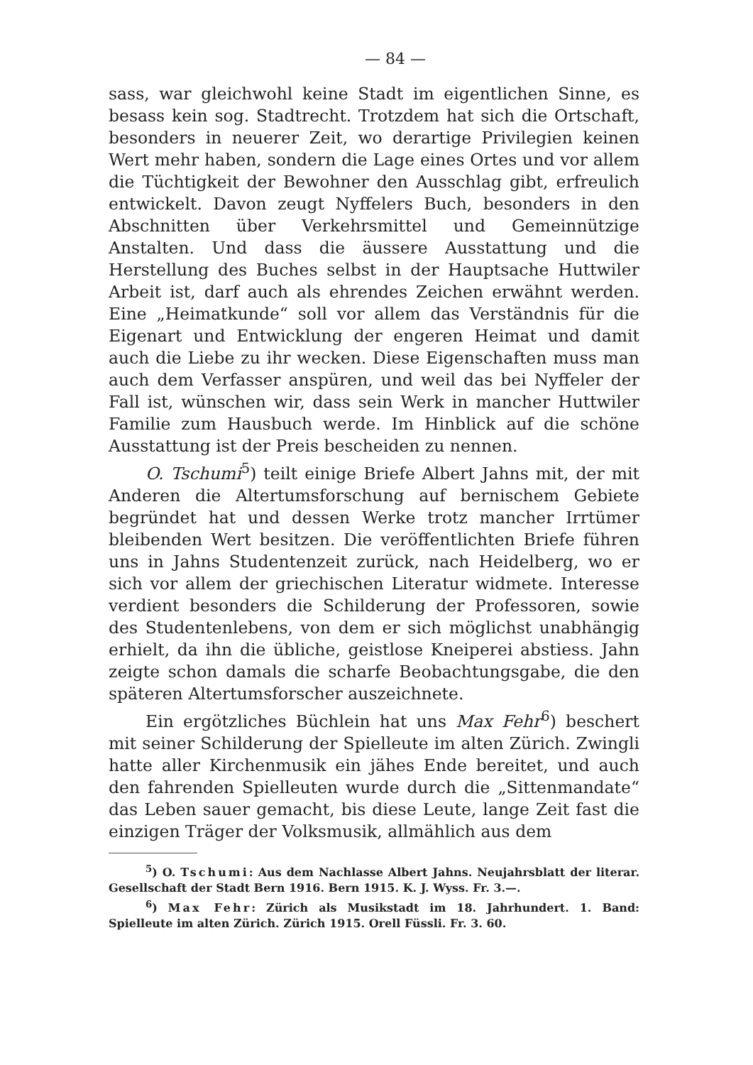— 84 —
sass, war gleichwohl keine Stadt im eigentlichen Sinne, es besass kein sog. Stadtrecht. Trotzdem hat sich die Ortschaft, besonders in neuerer Zeit, wo derartige Privilegien keinen Wert mehr haben, sondern die Lage eines Ortes und vor allem die Tüchtigkeit der Bewohner den Ausschlag gibt, erfreulich entwickelt. Davon zeugt Nyffelers Buch, besonders in den Abschnitten über Verkehrsmittel und Gemeinnützige Anstalten. Und dass die äussere Ausstattung und die Herstellung des Buches selbst in der Hauptsache Huttwiler Arbeit ist, darf auch als ehrendes Zeichen erwähnt werden. Eine „Heimatkunde“ soll vor allem das Verständnis für die Eigenart und Entwicklung der engeren Heimat und damit auch die Liebe zu ihr wecken. Diese Eigenschaften muss man auch dem Verfasser anspüren, und weil das bei Nyffeler der Fall ist, wünschen wir, dass sein Werk in mancher Huttwiler Familie zum Hausbuch werde. Im Hinblick auf die schöne Ausstattung ist der Preis bescheiden zu nennen.
O. Tschumi<sup>5</sup>) teilt einige Briefe Albert Jahns mit, der mit Anderen die Altertumsforschung auf bernischem Gebiete begründet hat und dessen Werke trotz mancher Irrtümer bleibenden Wert besitzen. Die veröffentlichten Briefe führen uns in Jahns Studentenzeit zurück, nach Heidelberg, wo er sich vor allem der griechischen Literatur widmete. Interesse verdient besonders die Schilderung der Professoren, sowie des Studentenlebens, von dem er sich möglichst unabhängig erhielt, da ihn die übliche, geistlose Kneiperei abstiess. Jahn zeigte schon damals die scharfe Beobachtungsgabe, die den späteren Altertumsforscher auszeichnete.
Ein ergötzliches Büchlein hat uns Max Fehr<sup>6</sup>) beschert mit seiner Schilderung der Spielleute im alten Zürich. Zwingli hatte aller Kirchenmusik ein jähes Ende bereitet, und auch den fahrenden Spielleuten wurde durch die „Sittenmandate“ das Leben sauer gemacht, bis diese Leute, lange Zeit fast die einzigen Träger der Volksmusik, allmählich aus dem
<sup>5</sup>) O. Tschumi: Aus dem Nachlasse Albert Jahns. Neujahrsblatt der literar. Gesellschaft der Stadt Bern 1916. Bern 1915. K. J. Wyss. Fr. 3.—.
<sup>6</sup>) Max Fehr: Zürich als Musikstadt im 18. Jahrhundert. 1. Band: Spielleute im alten Zürich. Zürich 1915. Orell Füssli. Fr. 3. 60.